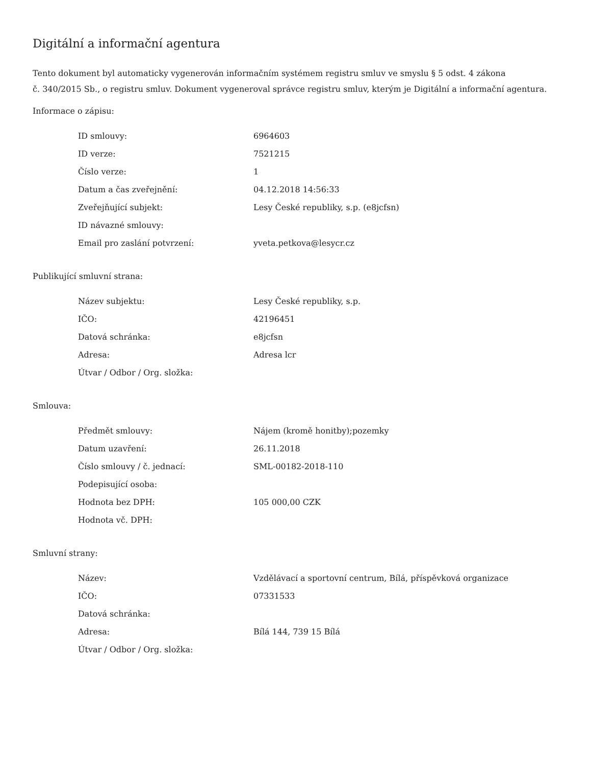Digitální a informační agentura
Tento dokument byl automaticky vygenerován informačním systémem registru smluv ve smyslu § 5 odst. 4 zákona
č. 340/2015 Sb., o registru smluv. Dokument vygeneroval správce registru smluv, kterým je Digitální a informační agentura.
Informace o zápisu:
| ID smlouvy: | 6964603 |
| ID verze: | 7521215 |
| Číslo verze: | 1 |
| Datum a čas zveřejnění: | 04.12.2018 14:56:33 |
| Zveřejňující subjekt: | Lesy České republiky, s.p. (e8jcfsn) |
| ID návazné smlouvy: | |
| Email pro zaslání potvrzení: | yveta.petkova@lesycr.cz |
Publikující smluvní strana:
| Název subjektu: | Lesy České republiky, s.p. |
| IČO: | 42196451 |
| Datová schránka: | e8jcfsn |
| Adresa: | Adresa lcr |
| Útvar / Odbor / Org. složka: | |
Smlouva:
| Předmět smlouvy: | Nájem (kromě honitby);pozemky |
| Datum uzavření: | 26.11.2018 |
| Číslo smlouvy / č. jednací: | SML-00182-2018-110 |
| Podepisující osoba: | |
| Hodnota bez DPH: | 105 000,00 CZK |
| Hodnota vč. DPH: | |
Smluvní strany:
| Název: | Vzdělávací a sportovní centrum, Bílá, příspěvková organizace |
| IČO: | 07331533 |
| Datová schránka: | |
| Adresa: | Bílá 144, 739 15 Bílá |
| Útvar / Odbor / Org. složka: | |